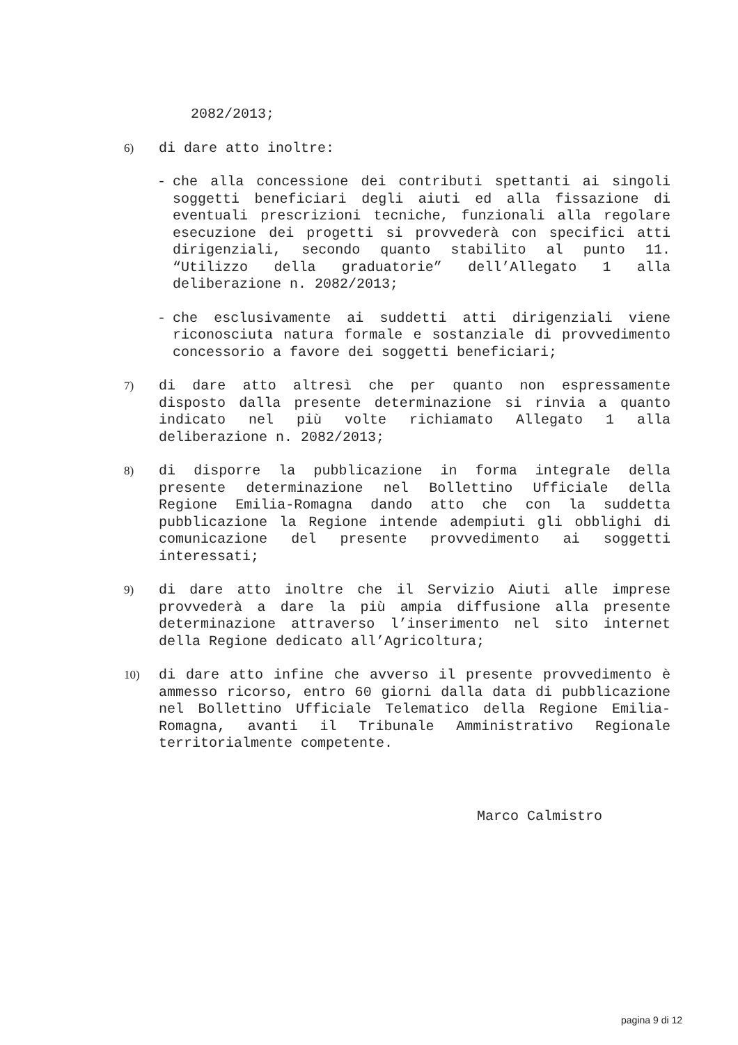2082/2013;
6)
di dare atto inoltre:
- che alla concessione dei contributi spettanti ai singoli soggetti beneficiari degli aiuti ed alla fissazione di eventuali prescrizioni tecniche, funzionali alla regolare esecuzione dei progetti si provvederà con specifici atti dirigenziali, secondo quanto stabilito al punto 11. “Utilizzo della graduatorie” dell’Allegato 1 alla deliberazione n. 2082/2013;
- che esclusivamente ai suddetti atti dirigenziali viene riconosciuta natura formale e sostanziale di provvedimento concessorio a favore dei soggetti beneficiari;
7)
di dare atto altresì che per quanto non espressamente disposto dalla presente determinazione si rinvia a quanto indicato nel più volte richiamato Allegato 1 alla deliberazione n. 2082/2013;
8)
di disporre la pubblicazione in forma integrale della presente determinazione nel Bollettino Ufficiale della Regione Emilia-Romagna dando atto che con la suddetta pubblicazione la Regione intende adempiuti gli obblighi di comunicazione del presente provvedimento ai soggetti interessati;
9)
di dare atto inoltre che il Servizio Aiuti alle imprese provvederà a dare la più ampia diffusione alla presente determinazione attraverso l’inserimento nel sito internet della Regione dedicato all’Agricoltura;
10)
di dare atto infine che avverso il presente provvedimento è ammesso ricorso, entro 60 giorni dalla data di pubblicazione nel Bollettino Ufficiale Telematico della Regione Emilia-Romagna, avanti il Tribunale Amministrativo Regionale territorialmente competente.
Marco Calmistro
pagina 9 di 12